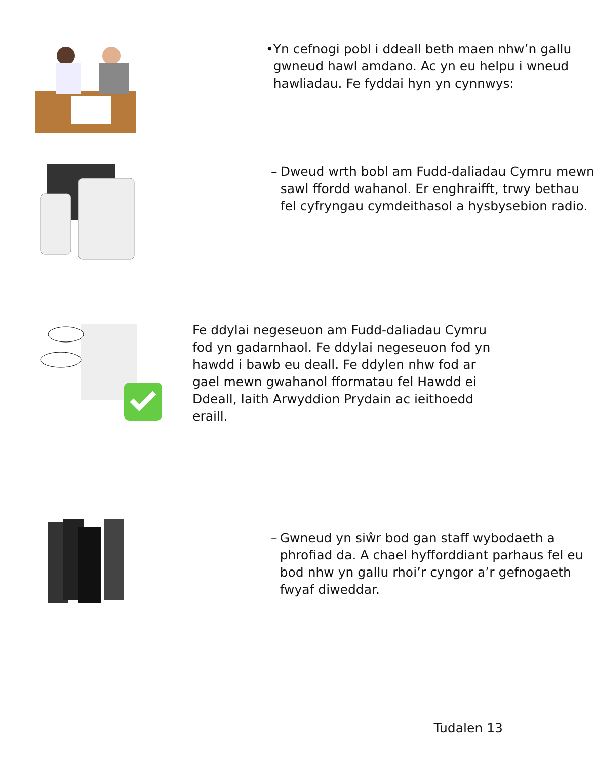• Yn cefnogi pobl i ddeall beth maen nhw’n gallu gwneud hawl amdano. Ac yn eu helpu i wneud hawliadau. Fe fyddai hyn yn cynnwys:
– Dweud wrth bobl am Fudd-daliadau Cymru mewn sawl ffordd wahanol. Er enghraifft, trwy bethau fel cyfryngau cymdeithasol a hysbysebion radio.
Fe ddylai negeseuon am Fudd-daliadau Cymru fod yn gadarnhaol. Fe ddylai negeseuon fod yn hawdd i bawb eu deall. Fe ddylen nhw fod ar gael mewn gwahanol fformatau fel Hawdd ei Ddeall, Iaith Arwyddion Prydain ac ieithoedd eraill.
– Gwneud yn siŵr bod gan staff wybodaeth a phrofiad da. A chael hyfforddiant parhaus fel eu bod nhw yn gallu rhoi’r cyngor a’r gefnogaeth fwyaf diweddar.
Tudalen 13